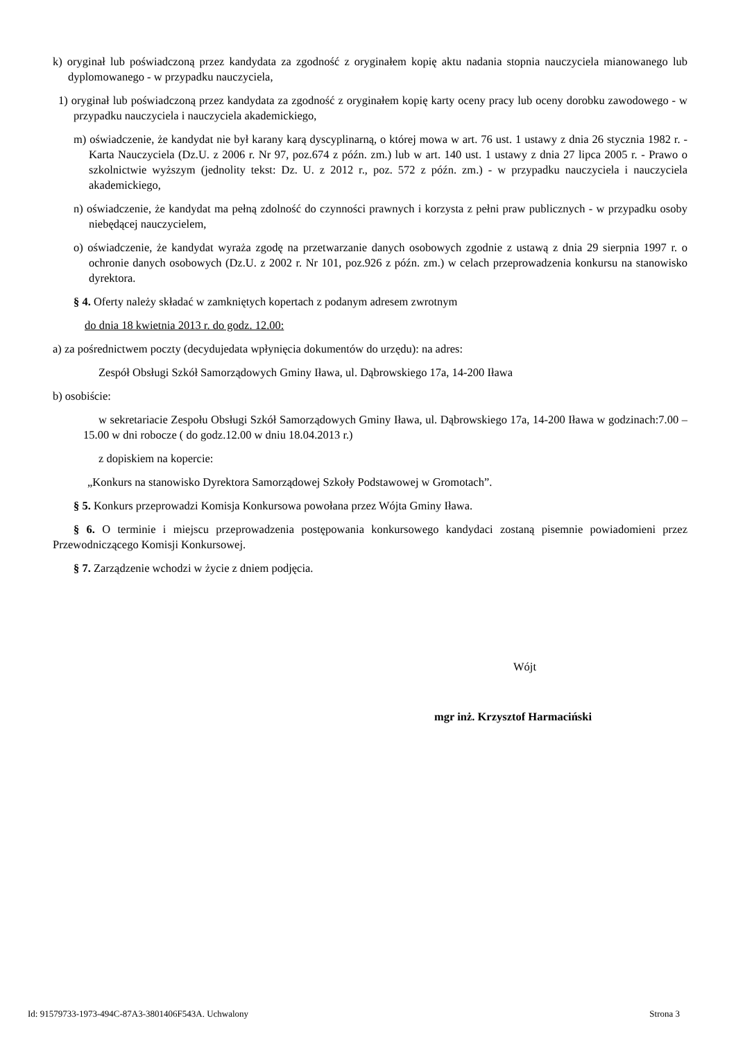k) oryginał lub poświadczoną przez kandydata za zgodność z oryginałem kopię aktu nadania stopnia nauczyciela mianowanego lub dyplomowanego - w przypadku nauczyciela,
1) oryginał lub poświadczoną przez kandydata za zgodność z oryginałem kopię karty oceny pracy lub oceny dorobku zawodowego - w przypadku nauczyciela i nauczyciela akademickiego,
m) oświadczenie, że kandydat nie był karany karą dyscyplinarną, o której mowa w art. 76 ust. 1 ustawy z dnia 26 stycznia 1982 r. - Karta Nauczyciela (Dz.U. z 2006 r. Nr 97, poz.674 z późn. zm.) lub w art. 140 ust. 1 ustawy z dnia 27 lipca 2005 r. - Prawo o szkolnictwie wyższym (jednolity tekst: Dz. U. z 2012 r., poz. 572 z późn. zm.) - w przypadku nauczyciela i nauczyciela akademickiego,
n) oświadczenie, że kandydat ma pełną zdolność do czynności prawnych i korzysta z pełni praw publicznych - w przypadku osoby niebędącej nauczycielem,
o) oświadczenie, że kandydat wyraża zgodę na przetwarzanie danych osobowych zgodnie z ustawą z dnia 29 sierpnia 1997 r. o ochronie danych osobowych (Dz.U. z 2002 r. Nr 101, poz.926 z późn. zm.) w celach przeprowadzenia konkursu na stanowisko dyrektora.
§ 4. Oferty należy składać w zamkniętych kopertach z podanym adresem zwrotnym
do dnia 18 kwietnia 2013 r. do godz. 12.00:
a) za pośrednictwem poczty (decydujedata wpłynięcia dokumentów do urzędu): na adres:
Zespół Obsługi Szkół Samorządowych Gminy Iława, ul. Dąbrowskiego 17a, 14-200 Iława
b) osobiście:
w sekretariacie Zespołu Obsługi Szkół Samorządowych Gminy Iława, ul. Dąbrowskiego 17a, 14-200 Iława w godzinach:7.00 – 15.00 w dni robocze ( do godz.12.00 w dniu 18.04.2013 r.)
z dopiskiem na kopercie:
„Konkurs na stanowisko Dyrektora Samorządowej Szkoły Podstawowej w Gromotach”.
§ 5. Konkurs przeprowadzi Komisja Konkursowa powołana przez Wójta Gminy Iława.
§ 6. O terminie i miejscu przeprowadzenia postępowania konkursowego kandydaci zostaną pisemnie powiadomieni przez Przewodniczącego Komisji Konkursowej.
§ 7. Zarządzenie wchodzi w życie z dniem podjęcia.
Wójt
mgr inż. Krzysztof Harmaciński
Id: 91579733-1973-494C-87A3-3801406F543A. Uchwalony Strona 3